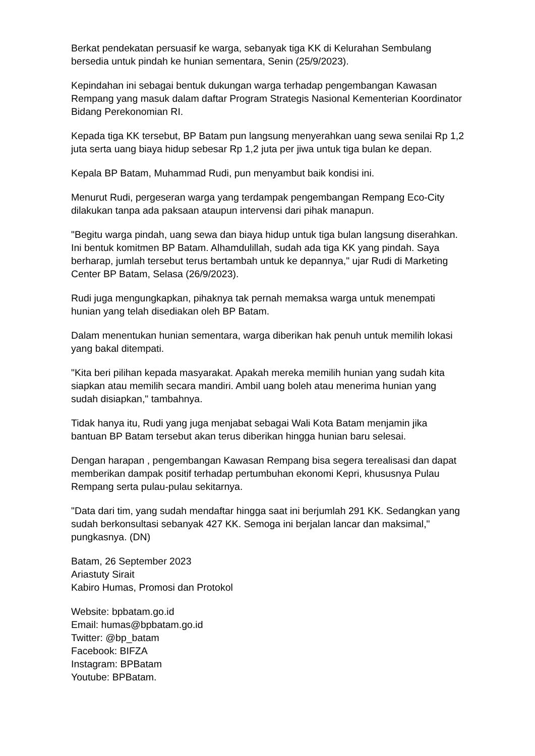Berkat pendekatan persuasif ke warga, sebanyak tiga KK di Kelurahan Sembulang bersedia untuk pindah ke hunian sementara, Senin (25/9/2023).
Kepindahan ini sebagai bentuk dukungan warga terhadap pengembangan Kawasan Rempang yang masuk dalam daftar Program Strategis Nasional Kementerian Koordinator Bidang Perekonomian RI.
Kepada tiga KK tersebut, BP Batam pun langsung menyerahkan uang sewa senilai Rp 1,2 juta serta uang biaya hidup sebesar Rp 1,2 juta per jiwa untuk tiga bulan ke depan.
Kepala BP Batam, Muhammad Rudi, pun menyambut baik kondisi ini.
Menurut Rudi, pergeseran warga yang terdampak pengembangan Rempang Eco-City dilakukan tanpa ada paksaan ataupun intervensi dari pihak manapun.
"Begitu warga pindah, uang sewa dan biaya hidup untuk tiga bulan langsung diserahkan. Ini bentuk komitmen BP Batam. Alhamdulillah, sudah ada tiga KK yang pindah. Saya berharap, jumlah tersebut terus bertambah untuk ke depannya," ujar Rudi di Marketing Center BP Batam, Selasa (26/9/2023).
Rudi juga mengungkapkan, pihaknya tak pernah memaksa warga untuk menempati hunian yang telah disediakan oleh BP Batam.
Dalam menentukan hunian sementara, warga diberikan hak penuh untuk memilih lokasi yang bakal ditempati.
"Kita beri pilihan kepada masyarakat. Apakah mereka memilih hunian yang sudah kita siapkan atau memilih secara mandiri. Ambil uang boleh atau menerima hunian yang sudah disiapkan," tambahnya.
Tidak hanya itu, Rudi yang juga menjabat sebagai Wali Kota Batam menjamin jika bantuan BP Batam tersebut akan terus diberikan hingga hunian baru selesai.
Dengan harapan , pengembangan Kawasan Rempang bisa segera terealisasi dan dapat memberikan dampak positif terhadap pertumbuhan ekonomi Kepri, khususnya Pulau Rempang serta pulau-pulau sekitarnya.
"Data dari tim, yang sudah mendaftar hingga saat ini berjumlah 291 KK. Sedangkan yang sudah berkonsultasi sebanyak 427 KK. Semoga ini berjalan lancar dan maksimal," pungkasnya. (DN)
Batam, 26 September 2023
Ariastuty Sirait
Kabiro Humas, Promosi dan Protokol
Website: bpbatam.go.id
Email: humas@bpbatam.go.id
Twitter: @bp_batam
Facebook: BIFZA
Instagram: BPBatam
Youtube: BPBatam.